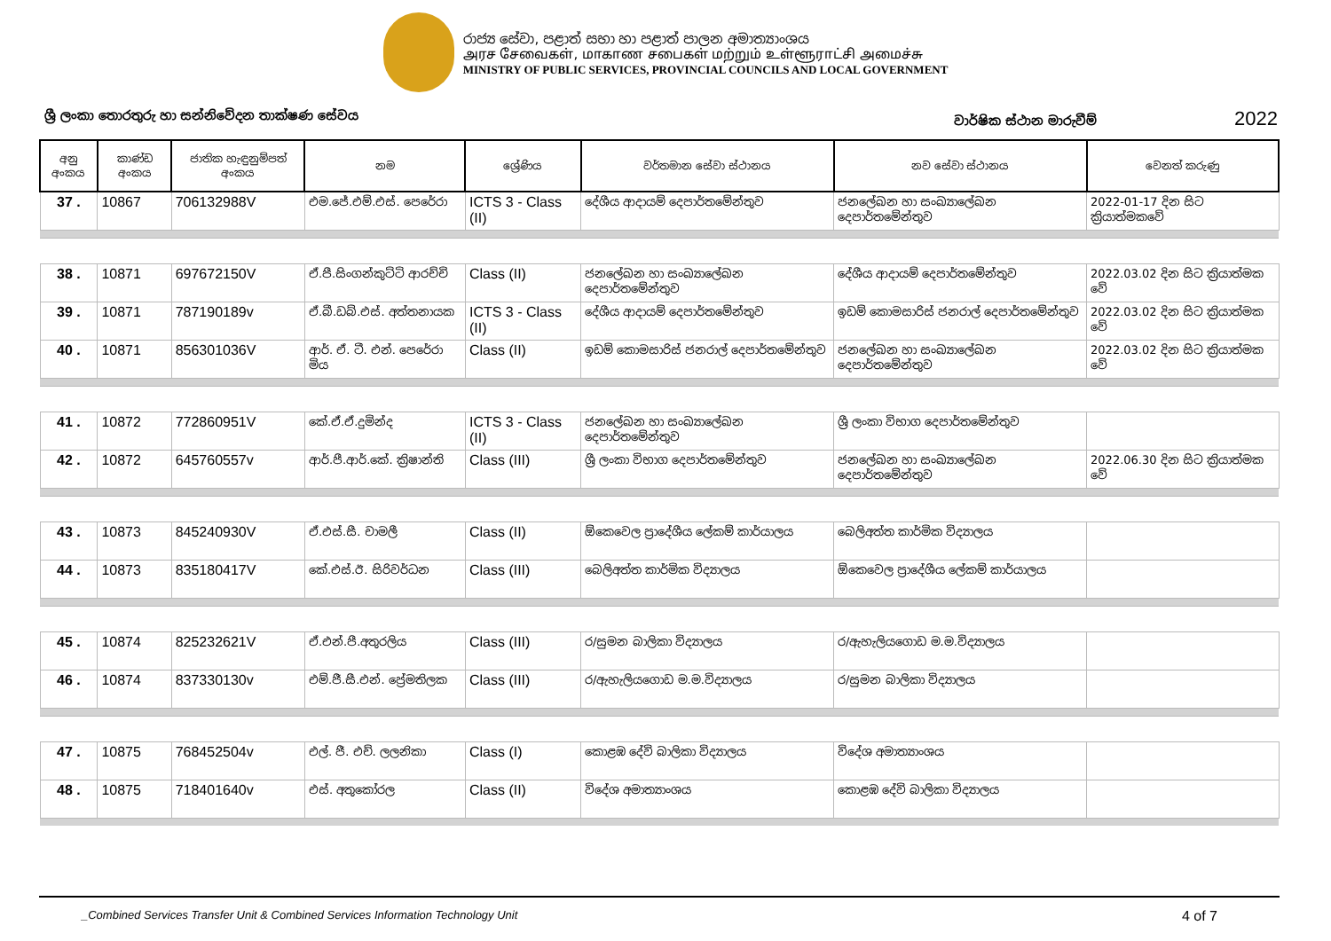රාජ්‍ය සේවා, පළාත් සභා හා පළාත් පාලන අමාත්‍යාංශය
அரச சேவைகள், மாகாண சபைகள் மற்றும் உள்ளூராட்சி அமைச்சு
MINISTRY OF PUBLIC SERVICES, PROVINCIAL COUNCILS AND LOCAL GOVERNMENT
ශ්‍රී ලංකා තොරතුරු හා සන්නිවේදන තාක්ෂණ සේවය
වාර්ෂික ස්ථාන මාරුවීම් 2022
| අනු අංකය | කාණ්ඩ අංකය | ජාතික හැඳුනුම්පත් අංකය | නම | ශ්‍රේණිය | වර්තමාන සේවා ස්ථානය | නව සේවා ස්ථානය | වෙනත් කරුණු |
| --- | --- | --- | --- | --- | --- | --- | --- |
| 37 . | 10867 | 706132988V | එම.ජේ.එම්.එස්. පෙරේරා | ICTS 3 - Class (II) | දේශීය ආදායම් දෙපාර්තමේන්තුව | ජනලේඛන හා සංඛ්‍යාලේඛන දෙපාර්තමේන්තුව | 2022-01-17 දින සිට ක්‍රියාත්මකවේ |
| 38 . | 10871 | 697672150V | ඒ.පී.සිංගන්කුට්ටි ආරච්චි | Class (II) | ජනලේඛන හා සංඛ්‍යාලේඛන දෙපාර්තමේන්තුව | දේශීය ආදායම් දෙපාර්තමේන්තුව | 2022.03.02 දින සිට ක්‍රියාත්මක වේ |
| 39 . | 10871 | 787190189v | ඒ.බී.ඩබ්.එස්. අත්තනායක | ICTS 3 - Class (II) | දේශීය ආදායම් දෙපාර්තමේන්තුව | ඉඩම් කොමසාරිස් ජනරාල් දෙපාර්තමේන්තුව | 2022.03.02 දින සිට ක්‍රියාත්මක වේ |
| 40 . | 10871 | 856301036V | ආර්. ඒ. ටී. එන්. පෙරේරා මිය | Class (II) | ඉඩම් කොමසාරිස් ජනරාල් දෙපාර්තමේන්තුව | ජනලේඛන හා සංඛ්‍යාලේඛන දෙපාර්තමේන්තුව | 2022.03.02 දින සිට ක්‍රියාත්මක වේ |
| 41 . | 10872 | 772860951V | කේ.ඒ.ඒ.දුමින්ද | ICTS 3 - Class (II) | ජනලේඛන හා සංඛ්‍යාලේඛන දෙපාර්තමේන්තුව | ශ්‍රී ලංකා විභාග දෙපාර්තමේන්තුව | |
| 42 . | 10872 | 645760557v | ආර්.පී.ආර්.කේ. ක්‍රිෂාන්ති | Class (III) | ශ්‍රී ලංකා විභාග දෙපාර්තමේන්තුව | ජනලේඛන හා සංඛ්‍යාලේඛන දෙපාර්තමේන්තුව | 2022.06.30 දින සිට ක්‍රියාත්මක වේ |
| 43 . | 10873 | 845240930V | ඒ.එස්.සී. චාමලී | Class (II) | ඕකෙවෙල ප්‍රාදේශීය ලේකම් කාර්යාලය | බෙලිඅත්ත කාර්මික විද්‍යාලය | |
| 44 . | 10873 | 835180417V | කේ.එස්.ඊ. සිරිවර්ධන | Class (III) | බෙලිඅත්ත කාර්මික විද්‍යාලය | ඕකෙවෙල ප්‍රාදේශීය ලේකම් කාර්යාලය | |
| 45 . | 10874 | 825232621V | ඒ.එන්.පී.අතුරලිය | Class (III) | ර/සුමන බාලිකා විද්‍යාලය | ර/ඇහැලියගොඩ ම.ම.විද්‍යාලය | |
| 46 . | 10874 | 837330130v | එම්.ජී.සී.එන්. ප්‍රේමතිලක | Class (III) | ර/ඇහැලියගොඩ ම.ම.විද්‍යාලය | ර/සුමන බාලිකා විද්‍යාලය | |
| 47 . | 10875 | 768452504v | එල්. ජී. එච්. ලලනිකා | Class (I) | කොළඹ දේවි බාලිකා විද්‍යාලය | විදේශ අමාත්‍යාංශය | |
| 48 . | 10875 | 718401640v | එස්. අතුකෝරල | Class (II) | විදේශ අමාත්‍යාංශය | කොළඹ දේවි බාලිකා විද්‍යාලය | |
_Combined Services Transfer Unit & Combined Services Information Technology Unit 4 of 7